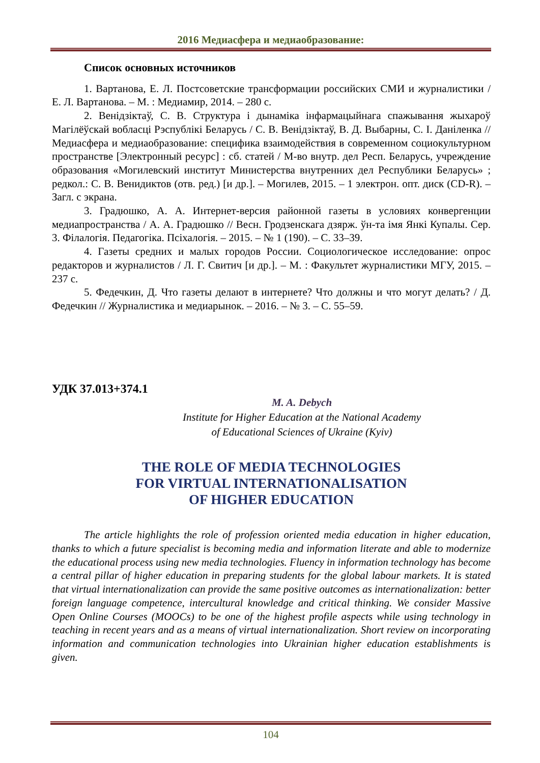2016 Медиасфера и медиаобразование:
Список основных источников
1. Вартанова, Е. Л. Постсоветские трансформации российских СМИ и журналистики / Е. Л. Вартанова. – М. : Медиамир, 2014. – 280 с.
2. Венідзіктаў, С. В. Структура і дынаміка інфармацыйнага спажывання жыхароў Магілёўскай вобласці Рэспублікі Беларусь / С. В. Венідзіктаў, В. Д. Выбарны, С. І. Даніленка // Медиасфера и медиаобразование: специфика взаимодействия в современном социокультурном пространстве [Электронный ресурс] : сб. статей / М-во внутр. дел Респ. Беларусь, учреждение образования «Могилевский институт Министерства внутренних дел Республики Беларусь» ; редкол.: С. В. Венидиктов (отв. ред.) [и др.]. – Могилев, 2015. – 1 электрон. опт. диск (CD-R). – Загл. с экрана.
3. Градюшко, А. А. Интернет-версия районной газеты в условиях конвергенции медиапространства / А. А. Градюшко // Весн. Гродзенскага дзярж. ўн-та імя Янкі Купалы. Сер. 3. Філалогія. Педагогіка. Псіхалогія. – 2015. – № 1 (190). – С. 33–39.
4. Газеты средних и малых городов России. Социологическое исследование: опрос редакторов и журналистов / Л. Г. Свитич [и др.]. – М. : Факультет журналистики МГУ, 2015. – 237 с.
5. Федечкин, Д. Что газеты делают в интернете? Что должны и что могут делать? / Д. Федечкин // Журналистика и медиарынок. – 2016. – № 3. – С. 55–59.
УДК 37.013+374.1
M. A. Debych
Institute for Higher Education at the National Academy
of Educational Sciences of Ukraine (Kyiv)
THE ROLE OF MEDIA TECHNOLOGIES
FOR VIRTUAL INTERNATIONALISATION
OF HIGHER EDUCATION
The article highlights the role of profession oriented media education in higher education, thanks to which a future specialist is becoming media and information literate and able to modernize the educational process using new media technologies. Fluency in information technology has become a central pillar of higher education in preparing students for the global labour markets. It is stated that virtual internationalization can provide the same positive outcomes as internationalization: better foreign language competence, intercultural knowledge and critical thinking. We consider Massive Open Online Courses (MOOCs) to be one of the highest profile aspects while using technology in teaching in recent years and as a means of virtual internationalization. Short review on incorporating information and communication technologies into Ukrainian higher education establishments is given.
104